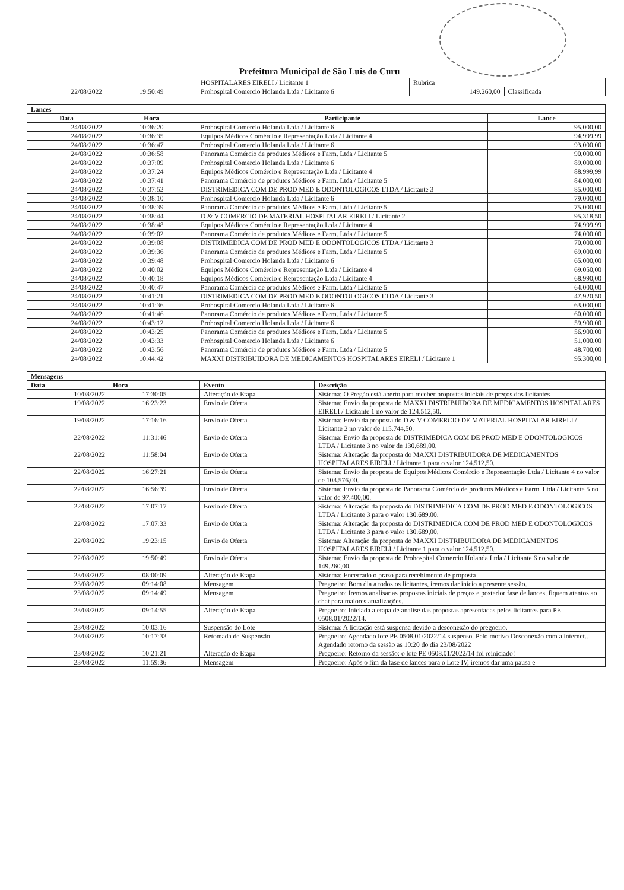Prefeitura Municipal de São Luís do Curu
| | | HOSPITALARES EIRELI / Licitante 1 | Rubrica | |
| 22/08/2022 | 19:50:49 | Prohospital Comercio Holanda Ltda / Licitante 6 | 149.260,00 | Classificada |
| Lances | | | |
| --- | --- | --- | --- |
| Data | Hora | Participante | Lance |
| 24/08/2022 | 10:36:20 | Prohospital Comercio Holanda Ltda / Licitante 6 | 95.000,00 |
| 24/08/2022 | 10:36:35 | Equipos Médicos Comércio e Representação Ltda / Licitante 4 | 94.999,99 |
| 24/08/2022 | 10:36:47 | Prohospital Comercio Holanda Ltda / Licitante 6 | 93.000,00 |
| 24/08/2022 | 10:36:58 | Panorama Comércio de produtos Médicos e Farm. Ltda / Licitante 5 | 90.000,00 |
| 24/08/2022 | 10:37:09 | Prohospital Comercio Holanda Ltda / Licitante 6 | 89.000,00 |
| 24/08/2022 | 10:37:24 | Equipos Médicos Comércio e Representação Ltda / Licitante 4 | 88.999,99 |
| 24/08/2022 | 10:37:41 | Panorama Comércio de produtos Médicos e Farm. Ltda / Licitante 5 | 84.000,00 |
| 24/08/2022 | 10:37:52 | DISTRIMEDICA COM DE PROD MED E ODONTOLOGICOS LTDA / Licitante 3 | 85.000,00 |
| 24/08/2022 | 10:38:10 | Prohospital Comercio Holanda Ltda / Licitante 6 | 79.000,00 |
| 24/08/2022 | 10:38:39 | Panorama Comércio de produtos Médicos e Farm. Ltda / Licitante 5 | 75.000,00 |
| 24/08/2022 | 10:38:44 | D & V COMERCIO DE MATERIAL HOSPITALAR EIRELI / Licitante 2 | 95.318,50 |
| 24/08/2022 | 10:38:48 | Equipos Médicos Comércio e Representação Ltda / Licitante 4 | 74.999,99 |
| 24/08/2022 | 10:39:02 | Panorama Comércio de produtos Médicos e Farm. Ltda / Licitante 5 | 74.000,00 |
| 24/08/2022 | 10:39:08 | DISTRIMEDICA COM DE PROD MED E ODONTOLOGICOS LTDA / Licitante 3 | 70.000,00 |
| 24/08/2022 | 10:39:36 | Panorama Comércio de produtos Médicos e Farm. Ltda / Licitante 5 | 69.000,00 |
| 24/08/2022 | 10:39:48 | Prohospital Comercio Holanda Ltda / Licitante 6 | 65.000,00 |
| 24/08/2022 | 10:40:02 | Equipos Médicos Comércio e Representação Ltda / Licitante 4 | 69.050,00 |
| 24/08/2022 | 10:40:18 | Equipos Médicos Comércio e Representação Ltda / Licitante 4 | 68.990,00 |
| 24/08/2022 | 10:40:47 | Panorama Comércio de produtos Médicos e Farm. Ltda / Licitante 5 | 64.000,00 |
| 24/08/2022 | 10:41:21 | DISTRIMEDICA COM DE PROD MED E ODONTOLOGICOS LTDA / Licitante 3 | 47.920,50 |
| 24/08/2022 | 10:41:36 | Prohospital Comercio Holanda Ltda / Licitante 6 | 63.000,00 |
| 24/08/2022 | 10:41:46 | Panorama Comércio de produtos Médicos e Farm. Ltda / Licitante 5 | 60.000,00 |
| 24/08/2022 | 10:43:12 | Prohospital Comercio Holanda Ltda / Licitante 6 | 59.900,00 |
| 24/08/2022 | 10:43:25 | Panorama Comércio de produtos Médicos e Farm. Ltda / Licitante 5 | 56.900,00 |
| 24/08/2022 | 10:43:33 | Prohospital Comercio Holanda Ltda / Licitante 6 | 51.000,00 |
| 24/08/2022 | 10:43:56 | Panorama Comércio de produtos Médicos e Farm. Ltda / Licitante 5 | 48.700,00 |
| 24/08/2022 | 10:44:42 | MAXXI DISTRIBUIDORA DE MEDICAMENTOS HOSPITALARES EIRELI / Licitante 1 | 95.300,00 |
| Mensagens | | | |
| --- | --- | --- | --- |
| Data | Hora | Evento | Descrição |
| 10/08/2022 | 17:30:05 | Alteração de Etapa | Sistema: O Pregão está aberto para receber propostas iniciais de preços dos licitantes |
| 19/08/2022 | 16:23:23 | Envio de Oferta | Sistema: Envio da proposta do MAXXI DISTRIBUIDORA DE MEDICAMENTOS HOSPITALARES EIRELI / Licitante 1 no valor de 124.512,50. |
| 19/08/2022 | 17:16:16 | Envio de Oferta | Sistema: Envio da proposta do D & V COMERCIO DE MATERIAL HOSPITALAR EIRELI / Licitante 2 no valor de 115.744,50. |
| 22/08/2022 | 11:31:46 | Envio de Oferta | Sistema: Envio da proposta do DISTRIMEDICA COM DE PROD MED E ODONTOLOGICOS LTDA / Licitante 3 no valor de 130.689,00. |
| 22/08/2022 | 11:58:04 | Envio de Oferta | Sistema: Alteração da proposta do MAXXI DISTRIBUIDORA DE MEDICAMENTOS HOSPITALARES EIRELI / Licitante 1 para o valor 124.512,50. |
| 22/08/2022 | 16:27:21 | Envio de Oferta | Sistema: Envio da proposta do Equipos Médicos Comércio e Representação Ltda / Licitante 4 no valor de 103.576,00. |
| 22/08/2022 | 16:56:39 | Envio de Oferta | Sistema: Envio da proposta do Panorama Comércio de produtos Médicos e Farm. Ltda / Licitante 5 no valor de 97.400,00. |
| 22/08/2022 | 17:07:17 | Envio de Oferta | Sistema: Alteração da proposta do DISTRIMEDICA COM DE PROD MED E ODONTOLOGICOS LTDA / Licitante 3 para o valor 130.689,00. |
| 22/08/2022 | 17:07:33 | Envio de Oferta | Sistema: Alteração da proposta do DISTRIMEDICA COM DE PROD MED E ODONTOLOGICOS LTDA / Licitante 3 para o valor 130.689,00. |
| 22/08/2022 | 19:23:15 | Envio de Oferta | Sistema: Alteração da proposta do MAXXI DISTRIBUIDORA DE MEDICAMENTOS HOSPITALARES EIRELI / Licitante 1 para o valor 124.512,50. |
| 22/08/2022 | 19:50:49 | Envio de Oferta | Sistema: Envio da proposta do Prohospital Comercio Holanda Ltda / Licitante 6 no valor de 149.260,00. |
| 23/08/2022 | 08:00:09 | Alteração de Etapa | Sistema: Encerrado o prazo para recebimento de proposta |
| 23/08/2022 | 09:14:08 | Mensagem | Pregoeiro: Bom dia a todos os licitantes, iremos dar inicio a presente sessão. |
| 23/08/2022 | 09:14:49 | Mensagem | Pregoeiro: Iremos analisar as propostas iniciais de preços e posterior fase de lances, fiquem atentos ao chat para maiores atualizações. |
| 23/08/2022 | 09:14:55 | Alteração de Etapa | Pregoeiro: Iniciada a etapa de analise das propostas apresentadas pelos licitantes para PE 0508.01/2022/14. |
| 23/08/2022 | 10:03:16 | Suspensão do Lote | Sistema: A licitação está suspensa devido a desconexão do pregoeiro. |
| 23/08/2022 | 10:17:33 | Retomada de Suspensão | Pregoeiro: Agendado lote PE 0508.01/2022/14 suspenso. Pelo motivo Desconexão com a internet.. Agendado retorno da sessão as 10:20 do dia 23/08/2022 |
| 23/08/2022 | 10:21:21 | Alteração de Etapa | Pregoeiro: Retorno da sessão: o lote PE 0508.01/2022/14 foi reiniciado! |
| 23/08/2022 | 11:59:36 | Mensagem | Pregoeiro: Após o fim da fase de lances para o Lote IV, iremos dar uma pausa e |